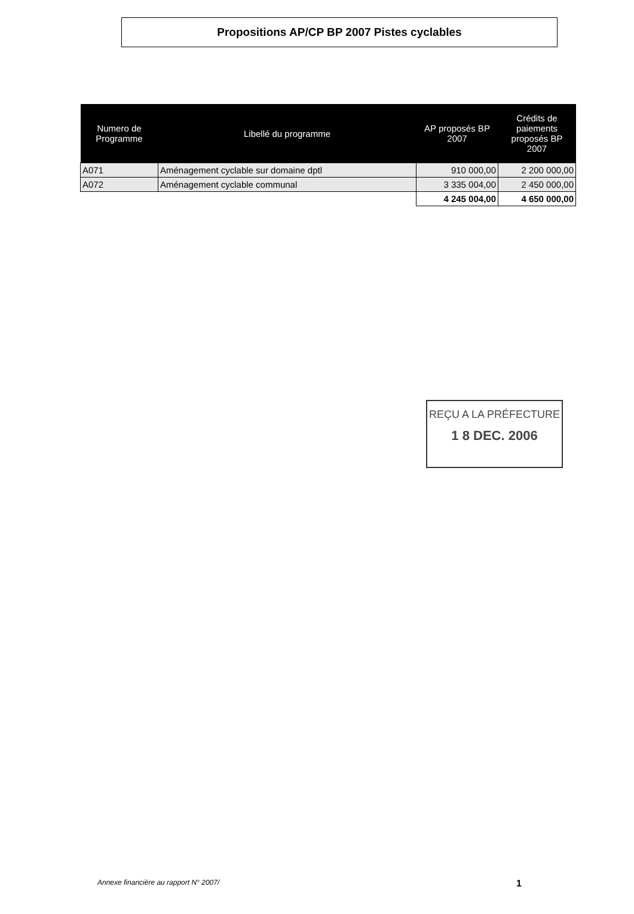Propositions AP/CP BP 2007 Pistes cyclables
| Numero de Programme | Libellé du programme | AP proposés BP 2007 | Crédits de paiements proposés BP 2007 |
| --- | --- | --- | --- |
| A071 | Aménagement cyclable sur domaine dptl | 910 000,00 | 2 200 000,00 |
| A072 | Aménagement cyclable communal | 3 335 004,00 | 2 450 000,00 |
| | | 4 245 004,00 | 4 650 000,00 |
REÇU A LA PRÉFECTURE
1 8 DEC. 2006
Annexe financière au rapport N° 2007/ 1